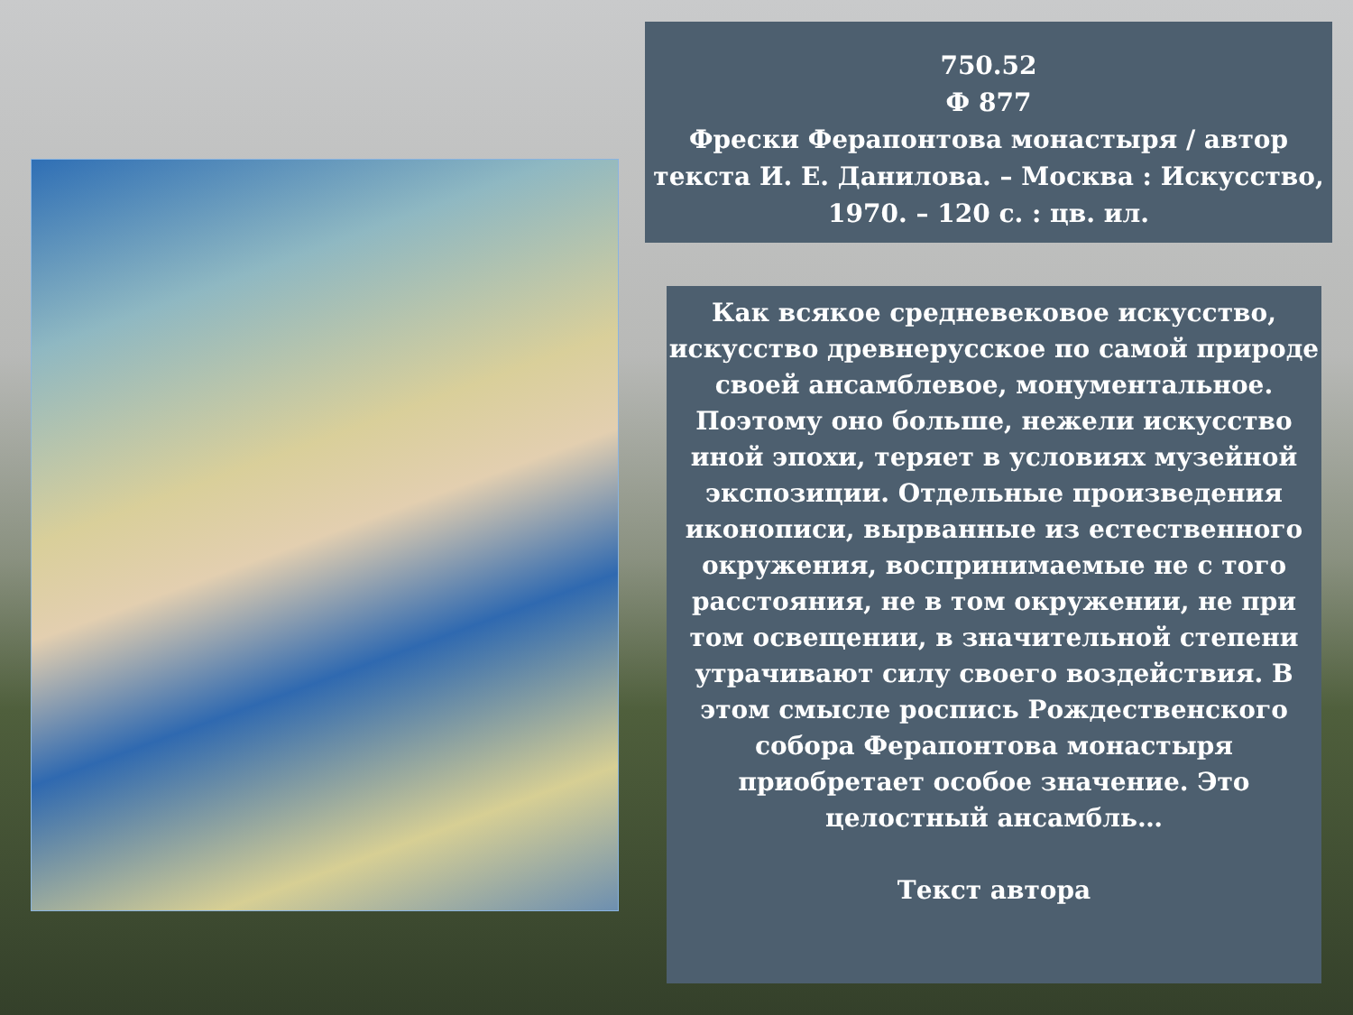750.52
Ф 877
Фрески Ферапонтова монастыря / автор текста И. Е. Данилова. – Москва : Искусство, 1970. – 120 с. : цв. ил.
Как всякое средневековое искусство, искусство древнерусское по самой природе своей ансамблевое, монументальное. Поэтому оно больше, нежели искусство иной эпохи, теряет в условиях музейной экспозиции. Отдельные произведения иконописи, вырванные из естественного окружения, воспринимаемые не с того расстояния, не в том окружении, не при том освещении, в значительной степени утрачивают силу своего воздействия. В этом смысле роспись Рождественского собора Ферапонтова монастыря приобретает особое значение. Это целостный ансамбль…
Текст автора